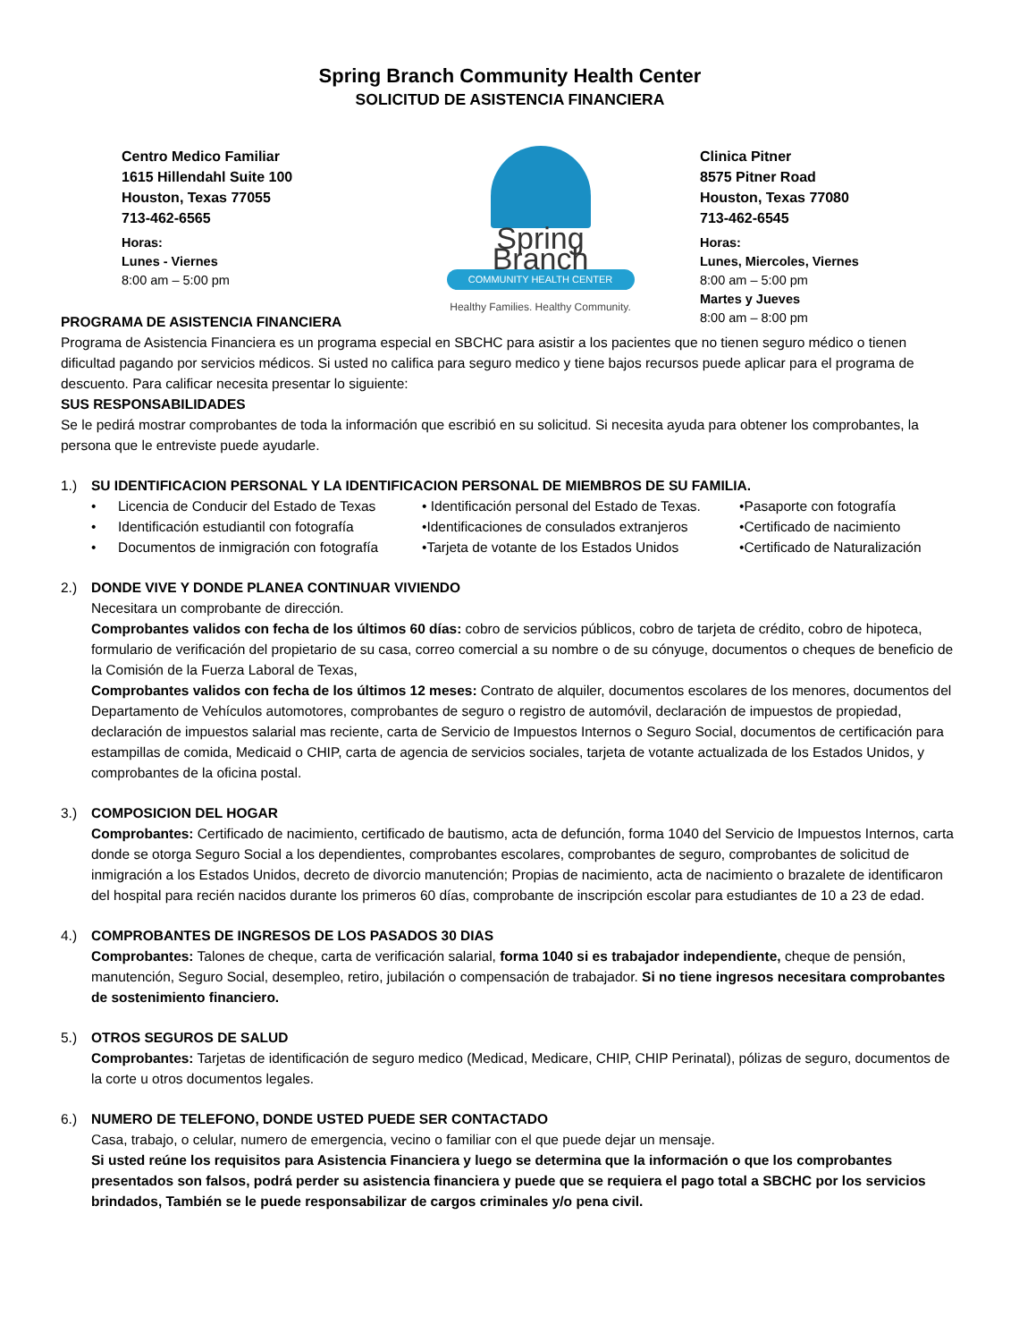Spring Branch Community Health Center
SOLICITUD DE ASISTENCIA FINANCIERA
Centro Medico Familiar
1615 Hillendahl Suite 100
Houston, Texas 77055
713-462-6565
Horas:
Lunes - Viernes
8:00 am – 5:00 pm
Spring Branch
COMMUNITY HEALTH CENTER
Healthy Families. Healthy Community.
Clinica Pitner
8575 Pitner Road
Houston, Texas 77080
713-462-6545
Horas:
Lunes, Miercoles, Viernes
8:00 am – 5:00 pm
Martes y Jueves
8:00 am – 8:00 pm
PROGRAMA DE ASISTENCIA FINANCIERA
Programa de Asistencia Financiera es un programa especial en SBCHC para asistir a los pacientes que no tienen seguro médico o tienen dificultad pagando por servicios médicos. Si usted no califica para seguro medico y tiene bajos recursos puede aplicar para el programa de descuento. Para calificar necesita presentar lo siguiente:
SUS RESPONSABILIDADES
Se le pedirá mostrar comprobantes de toda la información que escribió en su solicitud. Si necesita ayuda para obtener los comprobantes, la persona que le entreviste puede ayudarle.
1.) SU IDENTIFICACION PERSONAL Y LA IDENTIFICACION PERSONAL DE MIEMBROS DE SU FAMILIA.
• Licencia de Conducir del Estado de Texas • Identificación personal del Estado de Texas. •Pasaporte con fotografía • Identificación estudiantil con fotografía •Identificaciones de consulados extranjeros •Certificado de nacimiento • Documentos de inmigración con fotografía •Tarjeta de votante de los Estados Unidos •Certificado de Naturalización
2.) DONDE VIVE Y DONDE PLANEA CONTINUAR VIVIENDO
Necesitara un comprobante de dirección.
Comprobantes validos con fecha de los últimos 60 días: cobro de servicios públicos, cobro de tarjeta de crédito, cobro de hipoteca, formulario de verificación del propietario de su casa, correo comercial a su nombre o de su cónyuge, documentos o cheques de beneficio de la Comisión de la Fuerza Laboral de Texas,
Comprobantes validos con fecha de los últimos 12 meses: Contrato de alquiler, documentos escolares de los menores, documentos del Departamento de Vehículos automotores, comprobantes de seguro o registro de automóvil, declaración de impuestos de propiedad, declaración de impuestos salarial mas reciente, carta de Servicio de Impuestos Internos o Seguro Social, documentos de certificación para estampillas de comida, Medicaid o CHIP, carta de agencia de servicios sociales, tarjeta de votante actualizada de los Estados Unidos, y comprobantes de la oficina postal.
3.) COMPOSICION DEL HOGAR
Comprobantes: Certificado de nacimiento, certificado de bautismo, acta de defunción, forma 1040 del Servicio de Impuestos Internos, carta donde se otorga Seguro Social a los dependientes, comprobantes escolares, comprobantes de seguro, comprobantes de solicitud de inmigración a los Estados Unidos, decreto de divorcio manutención; Propias de nacimiento, acta de nacimiento o brazalete de identificaron del hospital para recién nacidos durante los primeros 60 días, comprobante de inscripción escolar para estudiantes de 10 a 23 de edad.
4.) COMPROBANTES DE INGRESOS DE LOS PASADOS 30 DIAS
Comprobantes: Talones de cheque, carta de verificación salarial, forma 1040 si es trabajador independiente, cheque de pensión, manutención, Seguro Social, desempleo, retiro, jubilación o compensación de trabajador. Si no tiene ingresos necesitara comprobantes de sostenimiento financiero.
5.) OTROS SEGUROS DE SALUD
Comprobantes: Tarjetas de identificación de seguro medico (Medicad, Medicare, CHIP, CHIP Perinatal), pólizas de seguro, documentos de la corte u otros documentos legales.
6.) NUMERO DE TELEFONO, DONDE USTED PUEDE SER CONTACTADO
Casa, trabajo, o celular, numero de emergencia, vecino o familiar con el que puede dejar un mensaje.
Si usted reúne los requisitos para Asistencia Financiera y luego se determina que la información o que los comprobantes presentados son falsos, podrá perder su asistencia financiera y puede que se requiera el pago total a SBCHC por los servicios brindados, También se le puede responsabilizar de cargos criminales y/o pena civil.